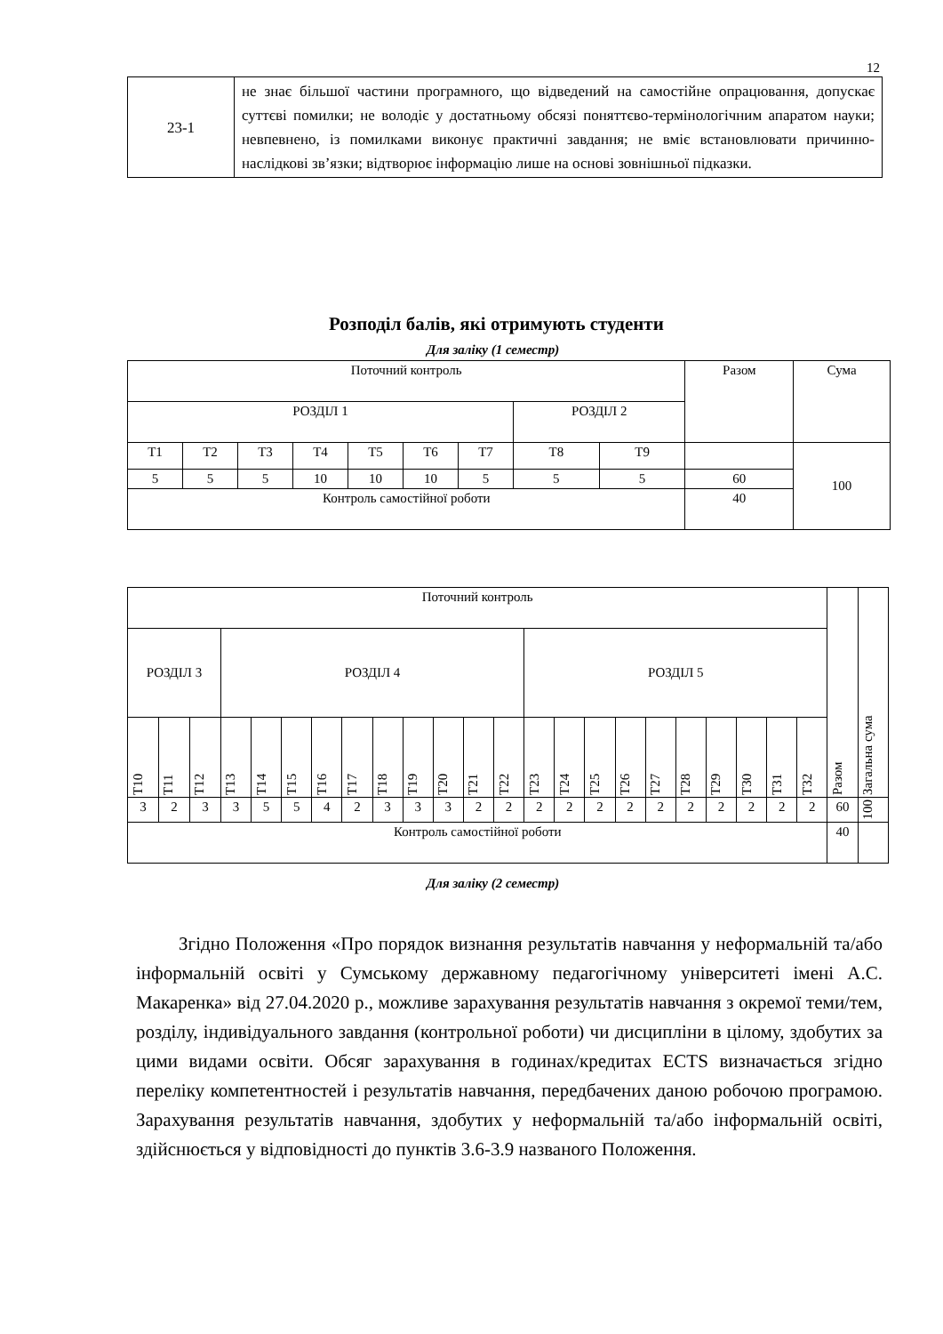12
| 23-1 | не знає більшої частини програмного, що відведений на самостійне опрацювання, допускає суттєві помилки; не володіє у достатньому обсязі поняттєво-термінологічним апаратом науки; невпевнено, із помилками виконує практичні завдання; не вміє встановлювати причинно-наслідкові зв’язки; відтворює інформацію лише на основі зовнішньої підказки. |
Розподіл балів, які отримують студенти
Для заліку (1 семестр)
| Поточний контроль | | | | | | | | | Разом | Сума |
| РОЗДІЛ 1 | | | | | | | РОЗДІЛ 2 | | | |
| Т1 | Т2 | Т3 | Т4 | Т5 | Т6 | Т7 | Т8 | Т9 | | 100 |
| 5 | 5 | 5 | 10 | 10 | 10 | 5 | 5 | 5 | 60 | |
| Контроль самостійної роботи | | | | | | | | | 40 | |
| Поточний контроль | | | | | | | | | | | | | | | | | | | | | | | Разом | Загальна сума |
| РОЗДІЛ 3 | | | РОЗДІЛ 4 | | | | | | | | | | РОЗДІЛ 5 | | | | | | | | | | | |
| Т10 | Т11 | Т12 | Т13 | Т14 | Т15 | Т16 | Т17 | Т18 | Т19 | Т20 | Т21 | Т22 | Т23 | Т24 | Т25 | Т26 | Т27 | Т28 | Т29 | Т30 | Т31 | Т32 | | |
| 3 | 2 | 3 | 3 | 5 | 5 | 4 | 2 | 3 | 3 | 3 | 2 | 2 | 2 | 2 | 2 | 2 | 2 | 2 | 2 | 2 | 2 | 2 | 60 | 100 |
| Контроль самостійної роботи | | | | | | | | | | | | | | | | | | | | | | | 40 | |
Для заліку (2 семестр)
Згідно Положення «Про порядок визнання результатів навчання у неформальній та/або інформальній освіті у Сумському державному педагогічному університеті імені А.С. Макаренка» від 27.04.2020 р., можливе зарахування результатів навчання з окремої теми/тем, розділу, індивідуального завдання (контрольної роботи) чи дисципліни в цілому, здобутих за цими видами освіти. Обсяг зарахування в годинах/кредитах ECTS визначається згідно переліку компетентностей і результатів навчання, передбачених даною робочою програмою. Зарахування результатів навчання, здобутих у неформальній та/або інформальній освіті, здійснюється у відповідності до пунктів 3.6-3.9 названого Положення.